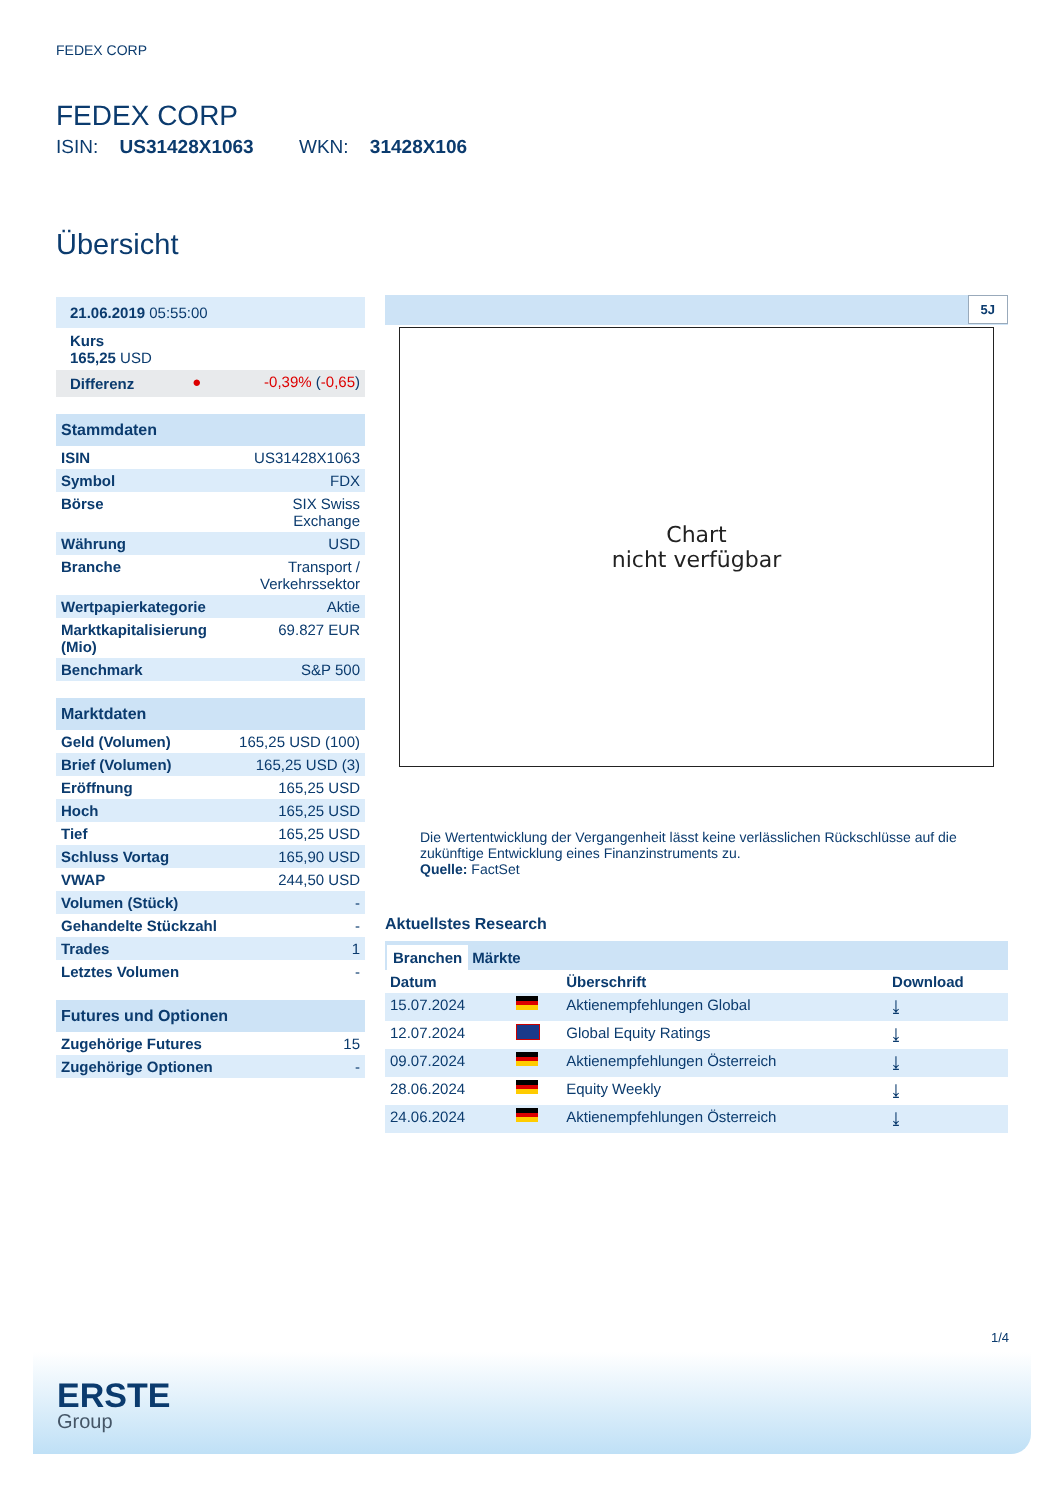FEDEX CORP
FEDEX CORP
ISIN: US31428X1063 WKN: 31428X106
Übersicht
| 21.06.2019 05:55:00 |
| Kurs 165,25 USD |
| Differenz | ● | -0,39% ( -0,65 ) |
| Stammdaten | |
| --- | --- |
| ISIN | US31428X1063 |
| Symbol | FDX |
| Börse | SIX Swiss Exchange |
| Währung | USD |
| Branche | Transport / Verkehrssektor |
| Wertpapierkategorie | Aktie |
| Marktkapitalisierung (Mio) | 69.827 EUR |
| Benchmark | S&P 500 |
| Marktdaten | |
| --- | --- |
| Geld (Volumen) | 165,25 USD (100) |
| Brief (Volumen) | 165,25 USD (3) |
| Eröffnung | 165,25 USD |
| Hoch | 165,25 USD |
| Tief | 165,25 USD |
| Schluss Vortag | 165,90 USD |
| VWAP | 244,50 USD |
| Volumen (Stück) | - |
| Gehandelte Stückzahl | - |
| Trades | 1 |
| Letztes Volumen | - |
| Futures und Optionen | |
| --- | --- |
| Zugehörige Futures | 15 |
| Zugehörige Optionen | - |
5J
Chart
nicht verfügbar
Die Wertentwicklung der Vergangenheit lässt keine verlässlichen Rückschlüsse auf die zukünftige Entwicklung eines Finanzinstruments zu.
Quelle: FactSet
Aktuellstes Research
Branchen Märkte
| Datum | | Überschrift | Download |
| --- | --- | --- | --- |
| 15.07.2024 | | Aktienempfehlungen Global | ⤓ |
| 12.07.2024 | | Global Equity Ratings | ⤓ |
| 09.07.2024 | | Aktienempfehlungen Österreich | ⤓ |
| 28.06.2024 | | Equity Weekly | ⤓ |
| 24.06.2024 | | Aktienempfehlungen Österreich | ⤓ |
1/4
ERSTE
Group